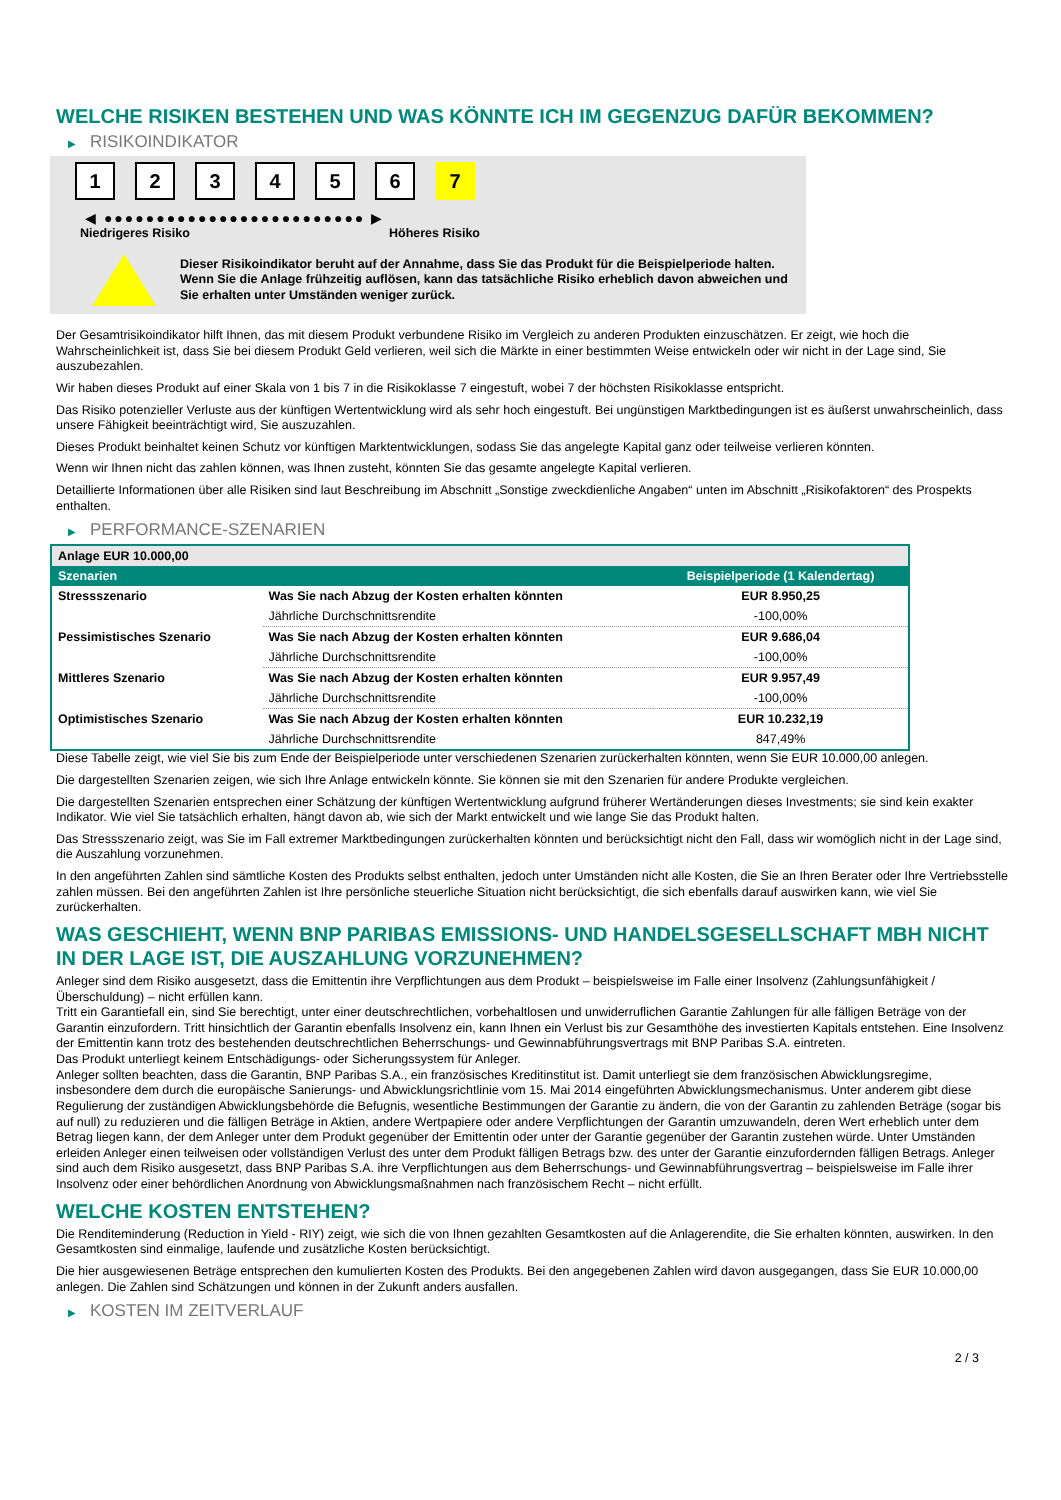WELCHE RISIKEN BESTEHEN UND WAS KÖNNTE ICH IM GEGENZUG DAFÜR BEKOMMEN?
▶ RISIKOINDIKATOR
1 2 3 4 5 6 7
◀ ●●●●●●●●●●●●●●●●●●●●●●●●● ▶
Niedrigeres Risiko Höheres Risiko
Dieser Risikoindikator beruht auf der Annahme, dass Sie das Produkt für die Beispielperiode halten.
Wenn Sie die Anlage frühzeitig auflösen, kann das tatsächliche Risiko erheblich davon abweichen und Sie erhalten unter Umständen weniger zurück.
Der Gesamtrisikoindikator hilft Ihnen, das mit diesem Produkt verbundene Risiko im Vergleich zu anderen Produkten einzuschätzen. Er zeigt, wie hoch die Wahrscheinlichkeit ist, dass Sie bei diesem Produkt Geld verlieren, weil sich die Märkte in einer bestimmten Weise entwickeln oder wir nicht in der Lage sind, Sie auszubezahlen.
Wir haben dieses Produkt auf einer Skala von 1 bis 7 in die Risikoklasse 7 eingestuft, wobei 7 der höchsten Risikoklasse entspricht.
Das Risiko potenzieller Verluste aus der künftigen Wertentwicklung wird als sehr hoch eingestuft. Bei ungünstigen Marktbedingungen ist es äußerst unwahrscheinlich, dass unsere Fähigkeit beeinträchtigt wird, Sie auszuzahlen.
Dieses Produkt beinhaltet keinen Schutz vor künftigen Marktentwicklungen, sodass Sie das angelegte Kapital ganz oder teilweise verlieren könnten.
Wenn wir Ihnen nicht das zahlen können, was Ihnen zusteht, könnten Sie das gesamte angelegte Kapital verlieren.
Detaillierte Informationen über alle Risiken sind laut Beschreibung im Abschnitt „Sonstige zweckdienliche Angaben“ unten im Abschnitt „Risikofaktoren“ des Prospekts enthalten.
▶ PERFORMANCE-SZENARIEN
| Anlage EUR 10.000,00 | | |
| Szenarien | | Beispielperiode (1 Kalendertag) |
| Stressszenario | Was Sie nach Abzug der Kosten erhalten könnten | EUR 8.950,25 |
| | Jährliche Durchschnittsrendite | -100,00% |
| Pessimistisches Szenario | Was Sie nach Abzug der Kosten erhalten könnten | EUR 9.686,04 |
| | Jährliche Durchschnittsrendite | -100,00% |
| Mittleres Szenario | Was Sie nach Abzug der Kosten erhalten könnten | EUR 9.957,49 |
| | Jährliche Durchschnittsrendite | -100,00% |
| Optimistisches Szenario | Was Sie nach Abzug der Kosten erhalten könnten | EUR 10.232,19 |
| | Jährliche Durchschnittsrendite | 847,49% |
Diese Tabelle zeigt, wie viel Sie bis zum Ende der Beispielperiode unter verschiedenen Szenarien zurückerhalten könnten, wenn Sie EUR 10.000,00 anlegen.
Die dargestellten Szenarien zeigen, wie sich Ihre Anlage entwickeln könnte. Sie können sie mit den Szenarien für andere Produkte vergleichen.
Die dargestellten Szenarien entsprechen einer Schätzung der künftigen Wertentwicklung aufgrund früherer Wertänderungen dieses Investments; sie sind kein exakter Indikator. Wie viel Sie tatsächlich erhalten, hängt davon ab, wie sich der Markt entwickelt und wie lange Sie das Produkt halten.
Das Stressszenario zeigt, was Sie im Fall extremer Marktbedingungen zurückerhalten könnten und berücksichtigt nicht den Fall, dass wir womöglich nicht in der Lage sind, die Auszahlung vorzunehmen.
In den angeführten Zahlen sind sämtliche Kosten des Produkts selbst enthalten, jedoch unter Umständen nicht alle Kosten, die Sie an Ihren Berater oder Ihre Vertriebsstelle zahlen müssen. Bei den angeführten Zahlen ist Ihre persönliche steuerliche Situation nicht berücksichtigt, die sich ebenfalls darauf auswirken kann, wie viel Sie zurückerhalten.
WAS GESCHIEHT, WENN BNP PARIBAS EMISSIONS- UND HANDELSGESELLSCHAFT MBH NICHT IN DER LAGE IST, DIE AUSZAHLUNG VORZUNEHMEN?
Anleger sind dem Risiko ausgesetzt, dass die Emittentin ihre Verpflichtungen aus dem Produkt – beispielsweise im Falle einer Insolvenz (Zahlungsunfähigkeit / Überschuldung) – nicht erfüllen kann.
Tritt ein Garantiefall ein, sind Sie berechtigt, unter einer deutschrechtlichen, vorbehaltlosen und unwiderruflichen Garantie Zahlungen für alle fälligen Beträge von der Garantin einzufordern. Tritt hinsichtlich der Garantin ebenfalls Insolvenz ein, kann Ihnen ein Verlust bis zur Gesamthöhe des investierten Kapitals entstehen. Eine Insolvenz der Emittentin kann trotz des bestehenden deutschrechtlichen Beherrschungs- und Gewinnabführungsvertrags mit BNP Paribas S.A. eintreten.
Das Produkt unterliegt keinem Entschädigungs- oder Sicherungssystem für Anleger.
Anleger sollten beachten, dass die Garantin, BNP Paribas S.A., ein französisches Kreditinstitut ist. Damit unterliegt sie dem französischen Abwicklungsregime, insbesondere dem durch die europäische Sanierungs- und Abwicklungsrichtlinie vom 15. Mai 2014 eingeführten Abwicklungsmechanismus. Unter anderem gibt diese Regulierung der zuständigen Abwicklungsbehörde die Befugnis, wesentliche Bestimmungen der Garantie zu ändern, die von der Garantin zu zahlenden Beträge (sogar bis auf null) zu reduzieren und die fälligen Beträge in Aktien, andere Wertpapiere oder andere Verpflichtungen der Garantin umzuwandeln, deren Wert erheblich unter dem Betrag liegen kann, der dem Anleger unter dem Produkt gegenüber der Emittentin oder unter der Garantie gegenüber der Garantin zustehen würde. Unter Umständen erleiden Anleger einen teilweisen oder vollständigen Verlust des unter dem Produkt fälligen Betrags bzw. des unter der Garantie einzufordernden fälligen Betrags. Anleger sind auch dem Risiko ausgesetzt, dass BNP Paribas S.A. ihre Verpflichtungen aus dem Beherrschungs- und Gewinnabführungsvertrag – beispielsweise im Falle ihrer Insolvenz oder einer behördlichen Anordnung von Abwicklungsmaßnahmen nach französischem Recht – nicht erfüllt.
WELCHE KOSTEN ENTSTEHEN?
Die Renditeminderung (Reduction in Yield - RIY) zeigt, wie sich die von Ihnen gezahlten Gesamtkosten auf die Anlagerendite, die Sie erhalten könnten, auswirken. In den Gesamtkosten sind einmalige, laufende und zusätzliche Kosten berücksichtigt.
Die hier ausgewiesenen Beträge entsprechen den kumulierten Kosten des Produkts. Bei den angegebenen Zahlen wird davon ausgegangen, dass Sie EUR 10.000,00 anlegen. Die Zahlen sind Schätzungen und können in der Zukunft anders ausfallen.
▶ KOSTEN IM ZEITVERLAUF
2 / 3